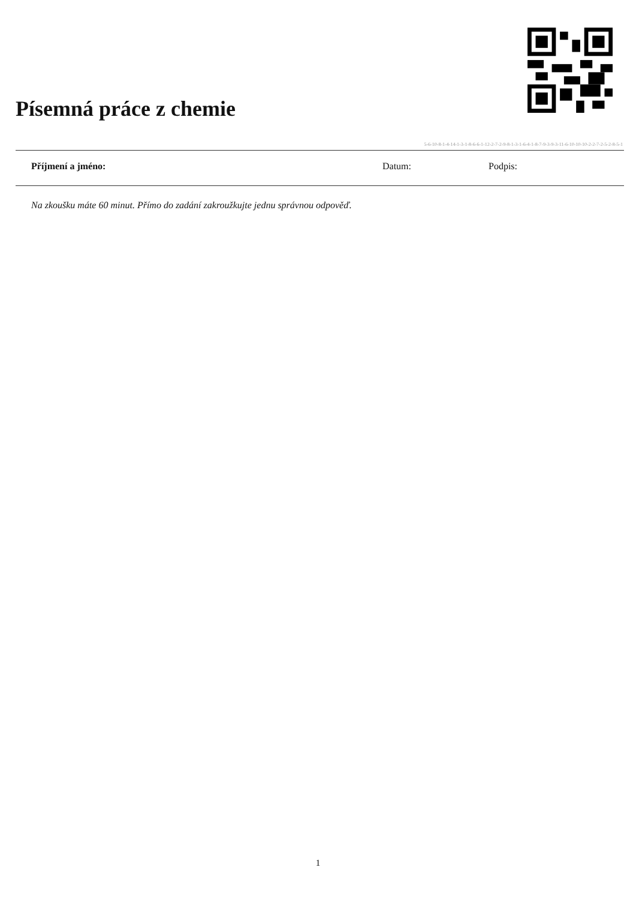Písemná práce z chemie
5-6-10-8-1-4-14-1-3-1-8-6-6-1-12-2-7-2-9-8-1-3-1-6-4-1-8-7-9-3-9-3-11-6-10-10-10-2-2-7-2-5-2-8-5-1
Příjmení a jméno: Datum: Podpis:
Na zkoušku máte 60 minut. Přímo do zadání zakroužkujte jednu správnou odpověď.
1